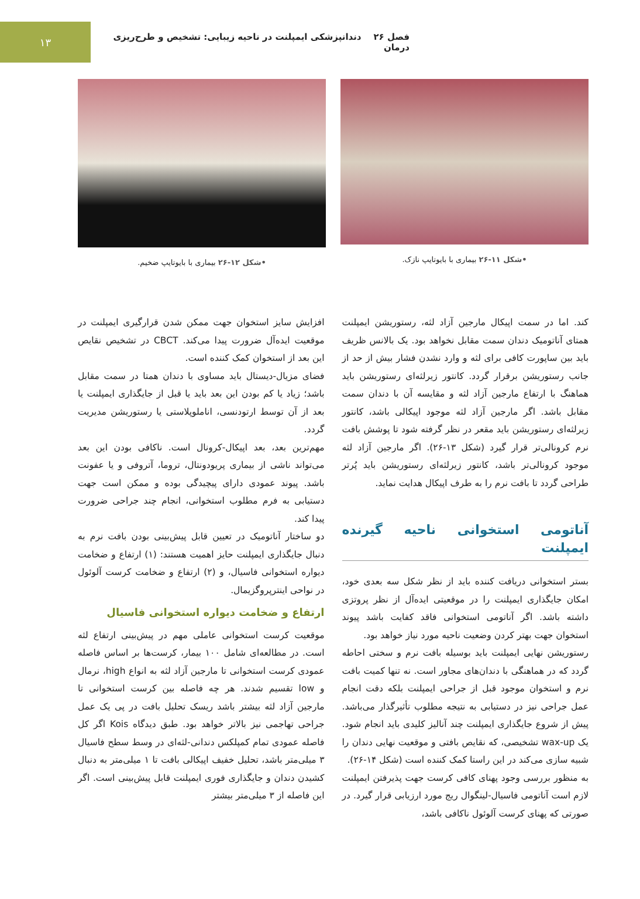فصل ۲۶ دندانپزشکی ایمپلنت در ناحیه زیبایی: تشخیص و طرح‌ریزی درمان
۱۳
•شکل ۱۱-۲۶ بیماری با بایوتایپ نازک.
•شکل ۱۲-۲۶ بیماری با بایوتایپ ضخیم.
کند. اما در سمت اپیکال مارجین آزاد لثه، رستوریشن ایمپلنت همتای آناتومیک دندان سمت مقابل نخواهد بود. یک بالانس ظریف باید بین ساپورت کافی برای لثه و وارد نشدن فشار بیش از حد از جانب رستوریشن برقرار گردد. کانتور زیرلثه‌ای رستوریشن باید هماهنگ با ارتفاع مارجین آزاد لثه و مقایسه آن با دندان سمت مقابل باشد. اگر مارجین آزاد لثه موجود اپیکالی باشد، کانتور زیرلثه‌ای رستوریشن باید مقعر در نظر گرفته شود تا پوشش بافت نرم کرونالی‌تر قرار گیرد (شکل ۱۳-۲۶). اگر مارجین آزاد لثه موجود کرونالی‌تر باشد، کانتور زیرلثه‌ای رستوریشن باید پُرتر طراحی گردد تا بافت نرم را به طرف اپیکال هدایت نماید.
آناتومی استخوانی ناحیه گیرنده ایمپلنت
بستر استخوانی دریافت کننده باید از نظر شکل سه بعدی خود، امکان جایگذاری ایمپلنت را در موقعیتی ایده‌آل از نظر پروتزی داشته باشد. اگر آناتومی استخوانی فاقد کفایت باشد پیوند استخوان جهت بهتر کردن وضعیت ناحیه مورد نیاز خواهد بود.
رستوریشن نهایی ایمپلنت باید بوسیله بافت نرم و سختی احاطه گردد که در هماهنگی با دندان‌های مجاور است. نه تنها کمیت بافت نرم و استخوان موجود قبل از جراحی ایمپلنت بلکه دقت انجام عمل جراحی نیز در دستیابی به نتیجه مطلوب تأثیرگذار می‌باشد. پیش از شروع جایگذاری ایمپلنت چند آنالیز کلیدی باید انجام شود. یک wax-up تشخیصی، که نقایص بافتی و موقعیت نهایی دندان را شبیه سازی می‌کند در این راستا کمک کننده است (شکل ۱۴-۲۶).
به منظور بررسی وجود پهنای کافی کرست جهت پذیرفتن ایمپلنت لازم است آناتومی فاسیال-لینگوال ریج مورد ارزیابی قرار گیرد. در صورتی که پهنای کرست آلوئول ناکافی باشد،
افزایش سایز استخوان جهت ممکن شدن قرارگیری ایمپلنت در موقعیت ایده‌آل ضرورت پیدا می‌کند. CBCT در تشخیص نقایص این بعد از استخوان کمک کننده است.
فضای مزیال-دیستال باید مساوی با دندان همتا در سمت مقابل باشد؛ زیاد یا کم بودن این بعد باید یا قبل از جایگذاری ایمپلنت یا بعد از آن توسط ارتودنسی، اناملوپلاستی یا رستوریشن مدیریت گردد.
مهم‌ترین بعد، بعد اپیکال-کرونال است. ناکافی بودن این بعد می‌تواند ناشی از بیماری پریودونتال، تروما، آتروفی و یا عفونت باشد. پیوند عمودی دارای پیچیدگی بوده و ممکن است جهت دستیابی به فرم مطلوب استخوانی، انجام چند جراحی ضرورت پیدا کند.
دو ساختار آناتومیک در تعیین قابل پیش‌بینی بودن بافت نرم به دنبال جایگذاری ایمپلنت حایز اهمیت هستند: (۱) ارتفاع و ضخامت دیواره استخوانی فاسیال، و (۲) ارتفاع و ضخامت کرست آلوئول در نواحی اینترپروگزیمال.
ارتفاع و ضخامت دیواره استخوانی فاسیال
موقعیت کرست استخوانی عاملی مهم در پیش‌بینی ارتفاع لثه است. در مطالعه‌ای شامل ۱۰۰ بیمار، کرست‌ها بر اساس فاصله عمودی کرست استخوانی تا مارجین آزاد لثه به انواع high، نرمال و low تقسیم شدند. هر چه فاصله بین کرست استخوانی تا مارجین آزاد لثه بیشتر باشد ریسک تحلیل بافت در پی یک عمل جراحی تهاجمی نیز بالاتر خواهد بود. طبق دیدگاه Kois اگر کل فاصله عمودی تمام کمپلکس دندانی-لثه‌ای در وسط سطح فاسیال ۳ میلی‌متر باشد، تحلیل خفیف اپیکالی بافت تا ۱ میلی‌متر به دنبال کشیدن دندان و جایگذاری فوری ایمپلنت قابل پیش‌بینی است. اگر این فاصله از ۳ میلی‌متر بیشتر